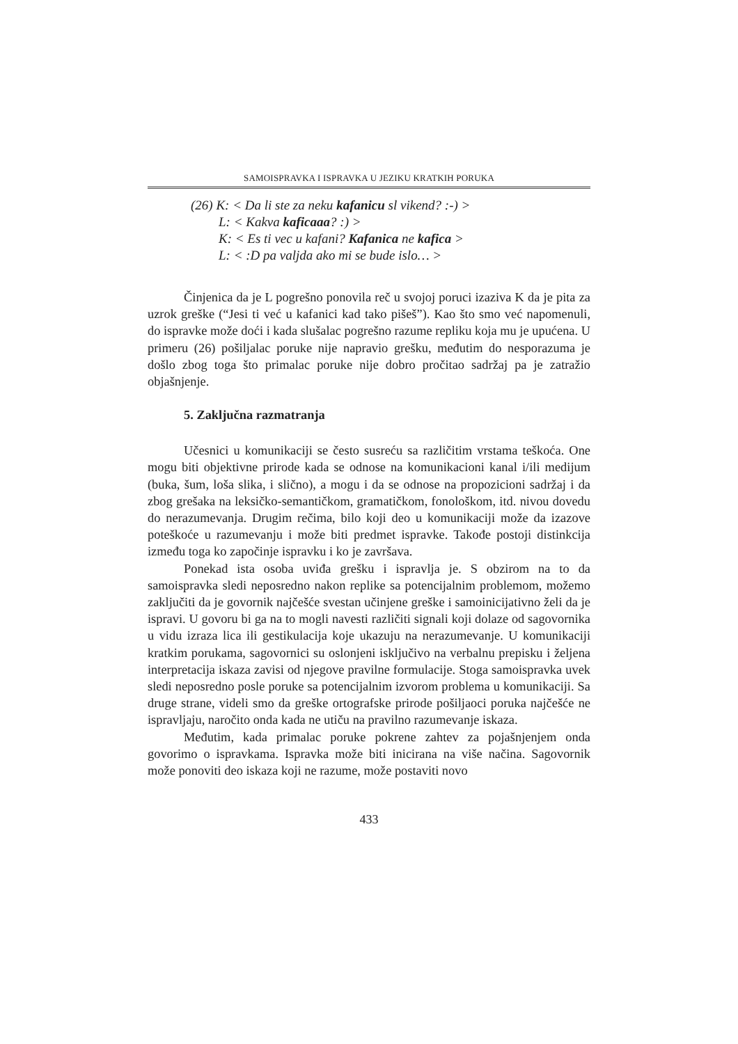SAMOISPRAVKA I ISPRAVKA U JEZIKU KRATKIH PORUKA
(26) K: < Da li ste za neku kafanicu sl vikend? :-) >
L: < Kakva kaficaaa? :) >
K: < Es ti vec u kafani? Kafanica ne kafica >
L: < :D pa valjda ako mi se bude islo… >
Činjenica da je L pogrešno ponovila reč u svojoj poruci izaziva K da je pita za uzrok greške (“Jesi ti već u kafanici kad tako pišeš”). Kao što smo već napomenuli, do ispravke može doći i kada slušalac pogrešno razume repliku koja mu je upućena. U primeru (26) pošiljalac poruke nije napravio grešku, međutim do nesporazuma je došlo zbog toga što primalac poruke nije dobro pročitao sadržaj pa je zatražio objašnjenje.
5. Zaključna razmatranja
Učesnici u komunikaciji se često susreću sa različitim vrstama teškoća. One mogu biti objektivne prirode kada se odnose na komunikacioni kanal i/ili medijum (buka, šum, loša slika, i slično), a mogu i da se odnose na propozicioni sadržaj i da zbog grešaka na leksičko-semantičkom, gramatičkom, fonološkom, itd. nivou dovedu do nerazumevanja. Drugim rečima, bilo koji deo u komunikaciji može da izazove poteškoće u razumevanju i može biti predmet ispravke. Takođe postoji distinkcija između toga ko započinje ispravku i ko je završava.
Ponekad ista osoba uviđa grešku i ispravlja je. S obzirom na to da samoispravka sledi neposredno nakon replike sa potencijalnim problemom, možemo zaključiti da je govornik najčešće svestan učinjene greške i samoinicijativno želi da je ispravi. U govoru bi ga na to mogli navesti različiti signali koji dolaze od sagovornika u vidu izraza lica ili gestikulacija koje ukazuju na nerazumevanje. U komunikaciji kratkim porukama, sagovornici su oslonjeni isključivo na verbalnu prepisku i željena interpretacija iskaza zavisi od njegove pravilne formulacije. Stoga samoispravka uvek sledi neposredno posle poruke sa potencijalnim izvorom problema u komunikaciji. Sa druge strane, videli smo da greške ortografske prirode pošiljaoci poruka najčešće ne ispravljaju, naročito onda kada ne utiču na pravilno razumevanje iskaza.
Međutim, kada primalac poruke pokrene zahtev za pojašnjenjem onda govorimo o ispravkama. Ispravka može biti inicirana na više načina. Sagovornik može ponoviti deo iskaza koji ne razume, može postaviti novo
433